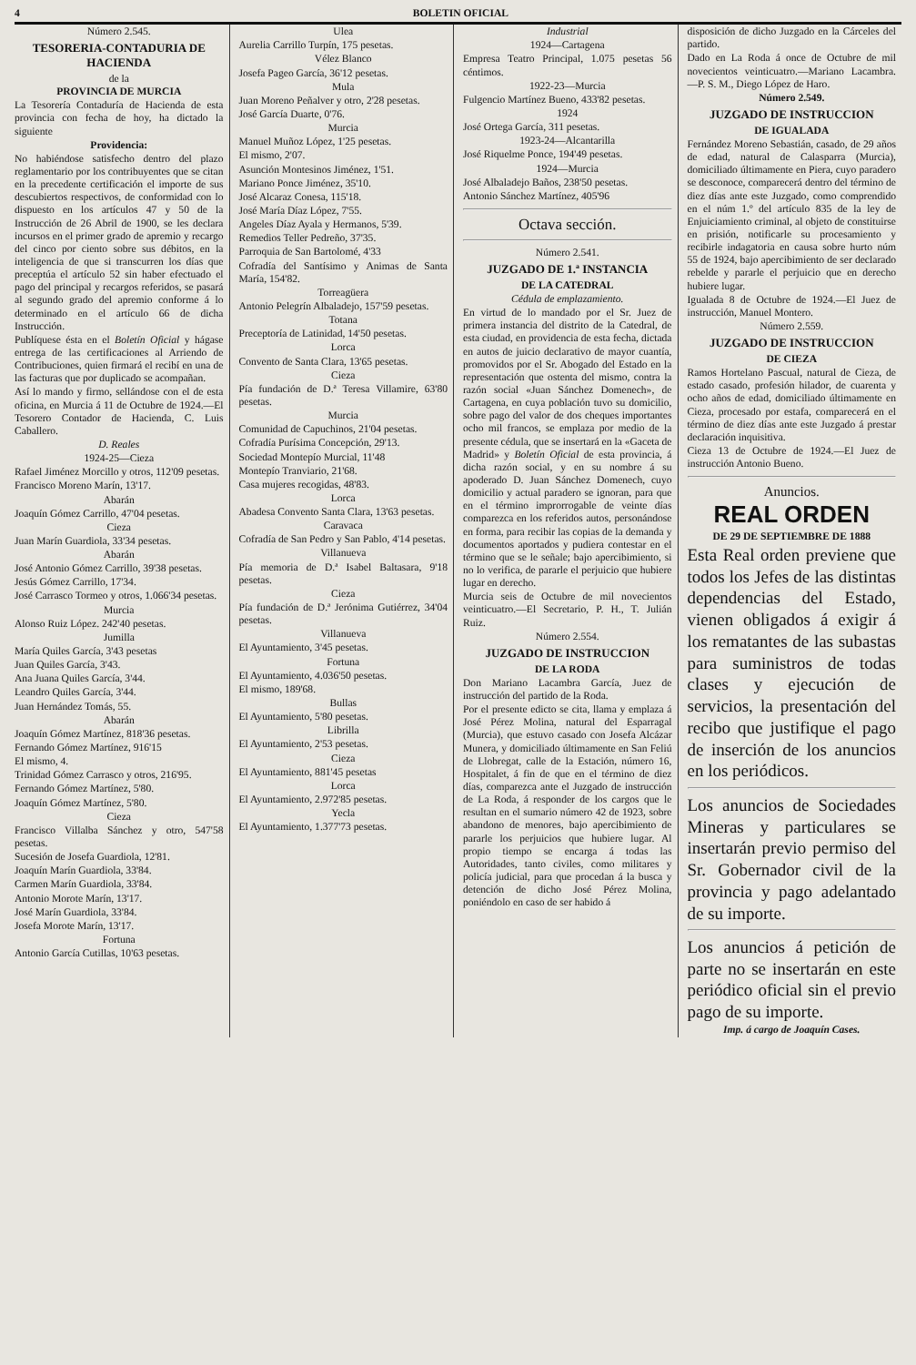4 BOLETIN OFICIAL
Número 2.545.
TESORERIA-CONTADURIA DE HACIENDA
de la
PROVINCIA DE MURCIA
La Tesorería Contaduría de Hacienda de esta provincia con fecha de hoy, ha dictado la siguiente
Providencia:
No habiéndose satisfecho dentro del plazo reglamentario por los contribuyentes que se citan en la precedente certificación el importe de sus descubiertos respectivos, de conformidad con lo dispuesto en los artículos 47 y 50 de la Instrucción de 26 Abril de 1900, se les declara incursos en el primer grado de apremio y recargo del cinco por ciento sobre sus débitos, en la inteligencia de que si transcurren los días que preceptúa el artículo 52 sin haber efectuado el pago del principal y recargos referidos, se pasará al segundo grado del apremio conforme á lo determinado en el artículo 66 de dicha Instrucción.
Publíquese ésta en el Boletín Oficial y hágase entrega de las certificaciones al Arriendo de Contribuciones, quien firmará el recibí en una de las facturas que por duplicado se acompañan.
Así lo mando y firmo, sellándose con el de esta oficina, en Murcia á 11 de Octubre de 1924.—El Tesorero Contador de Hacienda, C. Luis Caballero.
D. Reales
1924-25—Cieza
Rafael Jiménez Morcillo y otros, 112'09 pesetas.
Francisco Moreno Marín, 13'17.
Abarán
Joaquín Gómez Carrillo, 47'04 pesetas.
Cieza
Juan Marín Guardiola, 33'34 pesetas.
Abarán
José Antonio Gómez Carrillo, 39'38 pesetas.
Jesús Gómez Carrillo, 17'34.
José Carrasco Tormeo y otros, 1.066'34 pesetas.
Murcia
Alonso Ruiz López. 242'40 pesetas.
Jumilla
María Quiles García, 3'43 pesetas
Juan Quiles García, 3'43.
Ana Juana Quiles García, 3'44.
Leandro Quiles García, 3'44.
Juan Hernández Tomás, 55.
Abarán
Joaquín Gómez Martínez, 818'36 pesetas.
Fernando Gómez Martínez, 916'15
El mismo, 4.
Trinidad Gómez Carrasco y otros, 216'95.
Fernando Gómez Martínez, 5'80.
Joaquín Gómez Martínez, 5'80.
Cieza
Francisco Villalba Sánchez y otro, 547'58 pesetas.
Sucesión de Josefa Guardiola, 12'81.
Joaquín Marín Guardiola, 33'84.
Carmen Marín Guardiola, 33'84.
Antonio Morote Marín, 13'17.
José Marín Guardiola, 33'84.
Josefa Morote Marín, 13'17.
Fortuna
Antonio García Cutillas, 10'63 pesetas.
Ulea
Aurelia Carrillo Turpín, 175 pesetas.
Vélez Blanco
Josefa Pageo García, 36'12 pesetas.
Mula
Juan Moreno Peñalver y otro, 2'28 pesetas.
José García Duarte, 0'76.
Murcia
Manuel Muñoz López, 1'25 pesetas.
El mismo, 2'07.
Asunción Montesinos Jiménez, 1'51.
Mariano Ponce Jiménez, 35'10.
José Alcaraz Conesa, 115'18.
José María Díaz López, 7'55.
Angeles Díaz Ayala y Hermanos, 5'39.
Remedios Teller Pedreño, 37'35.
Parroquia de San Bartolomé, 4'33
Cofradía del Santísimo y Animas de Santa María, 154'82.
Torreagüera
Antonio Pelegrín Albaladejo, 157'59 pesetas.
Totana
Preceptoría de Latinidad, 14'50 pesetas.
Lorca
Convento de Santa Clara, 13'65 pesetas.
Cieza
Pía fundación de D.ª Teresa Villamire, 63'80 pesetas.
Murcia
Comunidad de Capuchinos, 21'04 pesetas.
Cofradía Purísima Concepción, 29'13.
Sociedad Montepío Murcial, 11'48
Montepío Tranviario, 21'68.
Casa mujeres recogidas, 48'83.
Lorca
Abadesa Convento Santa Clara, 13'63 pesetas.
Caravaca
Cofradía de San Pedro y San Pablo, 4'14 pesetas.
Villanueva
Pía memoria de D.ª Isabel Baltasara, 9'18 pesetas.
Cieza
Pía fundación de D.ª Jerónima Gutiérrez, 34'04 pesetas.
Villanueva
El Ayuntamiento, 3'45 pesetas.
Fortuna
El Ayuntamiento, 4.036'50 pesetas.
El mismo, 189'68.
Bullas
El Ayuntamiento, 5'80 pesetas.
Librilla
El Ayuntamiento, 2'53 pesetas.
Cieza
El Ayuntamiento, 881'45 pesetas
Lorca
El Ayuntamiento, 2.972'85 pesetas.
Yecla
El Ayuntamiento, 1.377'73 pesetas.
Industrial
1924—Cartagena
Empresa Teatro Principal, 1.075 pesetas 56 céntimos.
1922-23—Murcia
Fulgencio Martínez Bueno, 433'82 pesetas.
1924
José Ortega García, 311 pesetas.
1923-24—Alcantarilla
José Riquelme Ponce, 194'49 pesetas.
1924—Murcia
José Albaladejo Baños, 238'50 pesetas.
Antonio Sánchez Martínez, 405'96
Octava sección.
Número 2.541.
JUZGADO DE 1.ª INSTANCIA
DE LA CATEDRAL
Cédula de emplazamiento.
En virtud de lo mandado por el Sr. Juez de primera instancia del distrito de la Catedral, de esta ciudad, en providencia de esta fecha, dictada en autos de juicio declarativo de mayor cuantía, promovidos por el Sr. Abogado del Estado en la representación que ostenta del mismo, contra la razón social «Juan Sánchez Domenech», de Cartagena, en cuya población tuvo su domicilio, sobre pago del valor de dos cheques importantes ocho mil francos, se emplaza por medio de la presente cédula, que se insertará en la «Gaceta de Madrid» y Boletín Oficial de esta provincia, á dicha razón social, y en su nombre á su apoderado D. Juan Sánchez Domenech, cuyo domicilio y actual paradero se ignoran, para que en el término improrrogable de veinte días comparezca en los referidos autos, personándose en forma, para recibir las copias de la demanda y documentos aportados y pudiera contestar en el término que se le señale; bajo apercibimiento, si no lo verifica, de pararle el perjuicio que hubiere lugar en derecho.
Murcia seis de Octubre de mil novecientos veinticuatro.—El Secretario, P. H., T. Julián Ruiz.
Número 2.554.
JUZGADO DE INSTRUCCION
DE LA RODA
Don Mariano Lacambra García, Juez de instrucción del partido de la Roda.
Por el presente edicto se cita, llama y emplaza á José Pérez Molina, natural del Esparragal (Murcia), que estuvo casado con Josefa Alcázar Munera, y domiciliado últimamente en San Feliú de Llobregat, calle de la Estación, número 16, Hospitalet, á fin de que en el término de diez días, comparezca ante el Juzgado de instrucción de La Roda, á responder de los cargos que le resultan en el sumario número 42 de 1923, sobre abandono de menores, bajo apercibimiento de pararle los perjuicios que hubiere lugar. Al propio tiempo se encarga á todas las Autoridades, tanto civiles, como militares y policía judicial, para que procedan á la busca y detención de dicho José Pérez Molina, poniéndolo en caso de ser habido á
disposición de dicho Juzgado en la Cárceles del partido.
Dado en La Roda á once de Octubre de mil novecientos veinticuatro.—Mariano Lacambra.—P. S. M., Diego López de Haro.
Número 2.549.
JUZGADO DE INSTRUCCION
DE IGUALADA
Fernández Moreno Sebastián, casado, de 29 años de edad, natural de Calasparra (Murcia), domiciliado últimamente en Piera, cuyo paradero se desconoce, comparecerá dentro del término de diez días ante este Juzgado, como comprendido en el núm 1.º del artículo 835 de la ley de Enjuiciamiento criminal, al objeto de constituirse en prisión, notificarle su procesamiento y recibirle indagatoria en causa sobre hurto núm 55 de 1924, bajo apercibimiento de ser declarado rebelde y pararle el perjuicio que en derecho hubiere lugar.
Igualada 8 de Octubre de 1924.—El Juez de instrucción, Manuel Montero.
Número 2.559.
JUZGADO DE INSTRUCCION
DE CIEZA
Ramos Hortelano Pascual, natural de Cieza, de estado casado, profesión hilador, de cuarenta y ocho años de edad, domiciliado últimamente en Cieza, procesado por estafa, comparecerá en el término de diez días ante este Juzgado á prestar declaración inquisitiva.
Cieza 13 de Octubre de 1924.—El Juez de instrucción Antonio Bueno.
Anuncios.
REAL ORDEN
DE 29 DE SEPTIEMBRE DE 1888
Esta Real orden previene que todos los Jefes de las distintas dependencias del Estado, vienen obligados á exigir á los rematantes de las subastas para suministros de todas clases y ejecución de servicios, la presentación del recibo que justifique el pago de inserción de los anuncios en los periódicos.
Los anuncios de Sociedades Mineras y particulares se insertarán previo permiso del Sr. Gobernador civil de la provincia y pago adelantado de su importe.
Los anuncios á petición de parte no se insertarán en este periódico oficial sin el previo pago de su importe.
Imp. á cargo de Joaquín Cases.